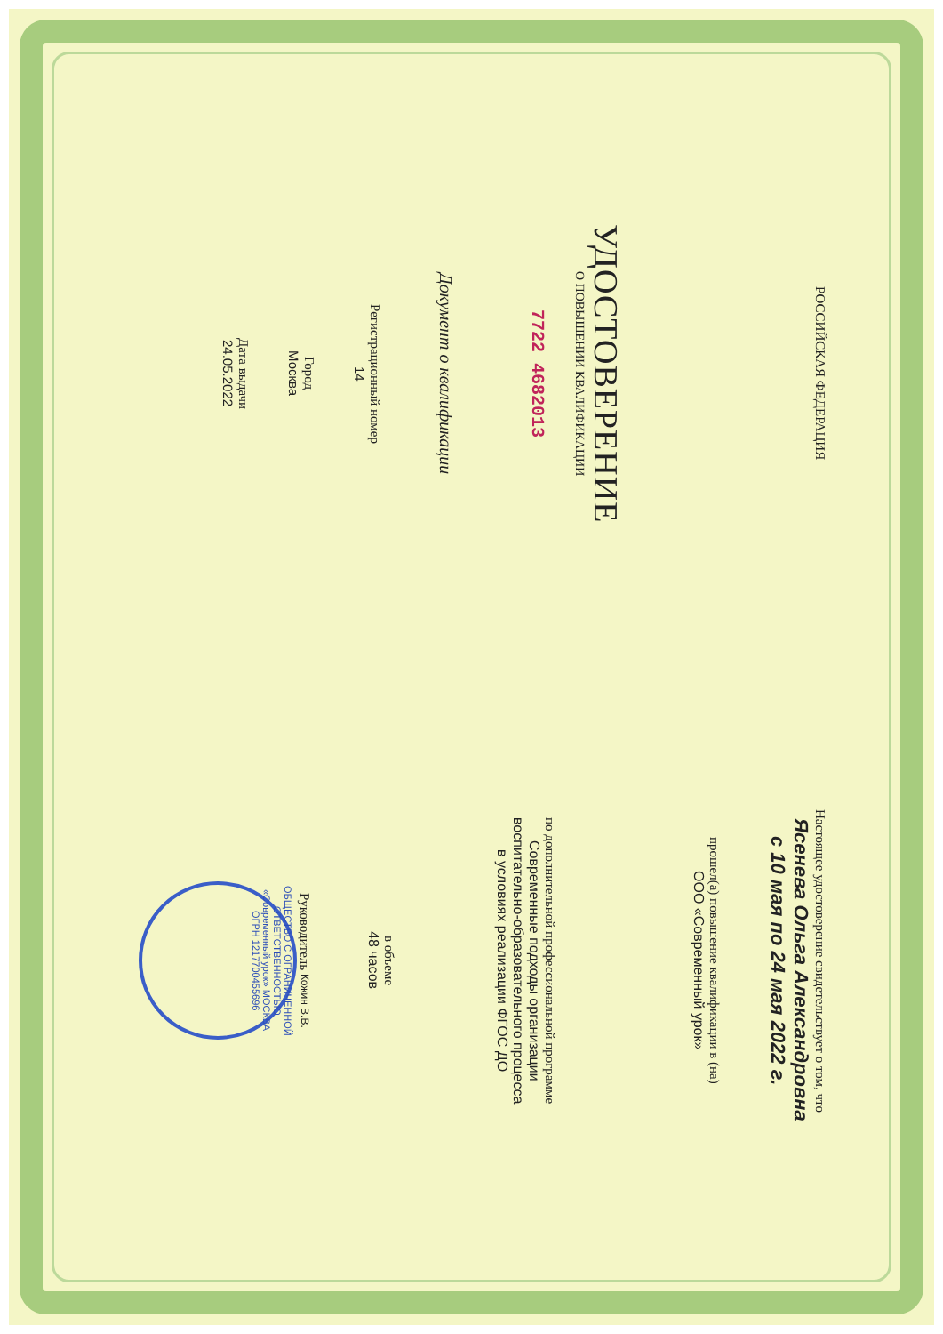РОССИЙСКАЯ ФЕДЕРАЦИЯ
УДОСТОВЕРЕНИЕ
О ПОВЫШЕНИИ КВАЛИФИКАЦИИ
7722 4682013
Документ о квалификации
Регистрационный номер
14
Город
Москва
Дата выдачи
24.05.2022
Настоящее удостоверение свидетельствует о том, что
Ясенева Ольга Александровна
с 10 мая по 24 мая 2022 г.
прошел(а) повышение квалификации в (на)
ООО «Современный урок»
по дополнительной профессиональной программе
Современные подходы организации
воспитательно-образовательного процесса
в условиях реализации ФГОС ДО
в объеме
48 часов
Руководитель Кожин В.В.
ОБЩЕСТВО С ОГРАНИЧЕННОЙ ОТВЕТСТВЕННОСТЬЮ «Современный урок» МОСКВА ОГРН 1217700455696